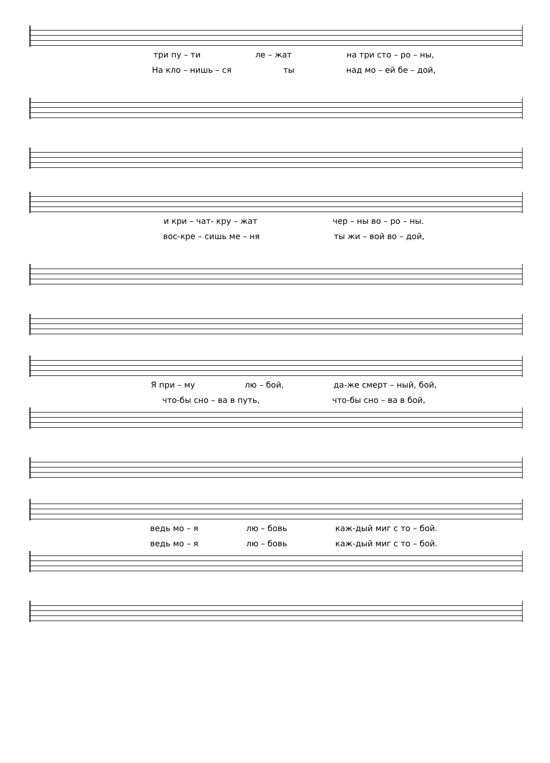три пу – ти ле – жат на три сто – ро – ны,
На клo – нишь – ся ты над мо – ей бе – дой,
и кри – чат- кру – жат чер – ны во – ро – ны.
вос-кре – сишь ме – ня ты жи – вой во – дой,
Я при – му лю – бой, да-же смерт – ный, бой,
что-бы сно – ва в путь, что-бы сно – ва в бой,
ведь мо – я лю – бовь каж-дый миг с то – бой.
ведь мо – я лю – бовь каж-дый миг с то – бой.